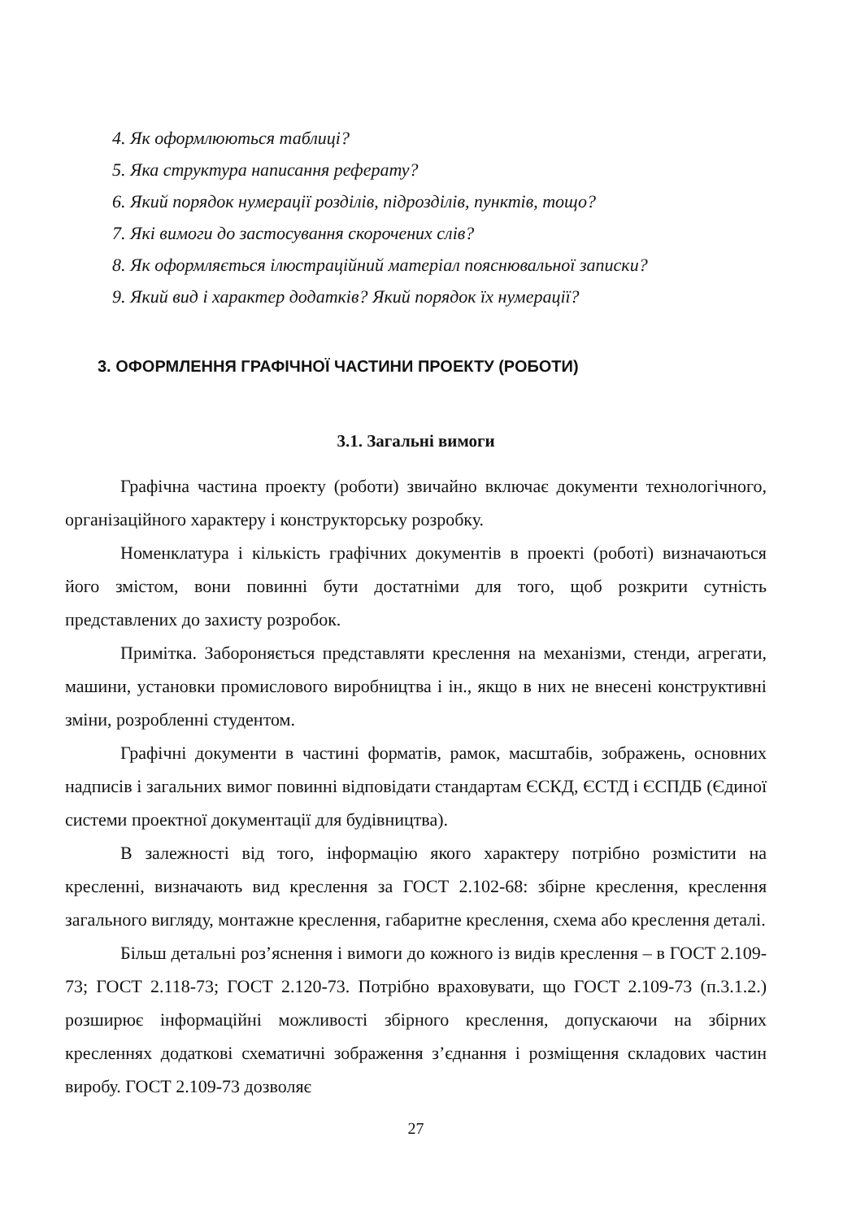4. Як оформлюються таблиці?
5. Яка структура написання реферату?
6. Який порядок нумерації розділів, підрозділів, пунктів, тощо?
7. Які вимоги до застосування скорочених слів?
8. Як оформляється ілюстраційний матеріал пояснювальної записки?
9. Який вид і характер додатків? Який порядок їх нумерації?
3. ОФОРМЛЕННЯ ГРАФІЧНОЇ ЧАСТИНИ ПРОЕКТУ (РОБОТИ)
3.1. Загальні вимоги
Графічна частина проекту (роботи) звичайно включає документи технологічного, організаційного характеру і конструкторську розробку.
Номенклатура і кількість графічних документів в проекті (роботі) визначаються його змістом, вони повинні бути достатніми для того, щоб розкрити сутність представлених до захисту розробок.
Примітка. Забороняється представляти креслення на механізми, стенди, агрегати, машини, установки промислового виробництва і ін., якщо в них не внесені конструктивні зміни, розробленні студентом.
Графічні документи в частині форматів, рамок, масштабів, зображень, основних надписів і загальних вимог повинні відповідати стандартам ЄСКД, ЄСТД і ЄСПДБ (Єдиної системи проектної документації для будівництва).
В залежності від того, інформацію якого характеру потрібно розмістити на кресленні, визначають вид креслення за ГОСТ 2.102-68: збірне креслення, креслення загального вигляду, монтажне креслення, габаритне креслення, схема або креслення деталі.
Більш детальні роз’яснення і вимоги до кожного із видів креслення – в ГОСТ 2.109-73; ГОСТ 2.118-73; ГОСТ 2.120-73. Потрібно враховувати, що ГОСТ 2.109-73 (п.3.1.2.) розширює інформаційні можливості збірного креслення, допускаючи на збірних кресленнях додаткові схематичні зображення з’єднання і розміщення складових частин виробу. ГОСТ 2.109-73 дозволяє
27